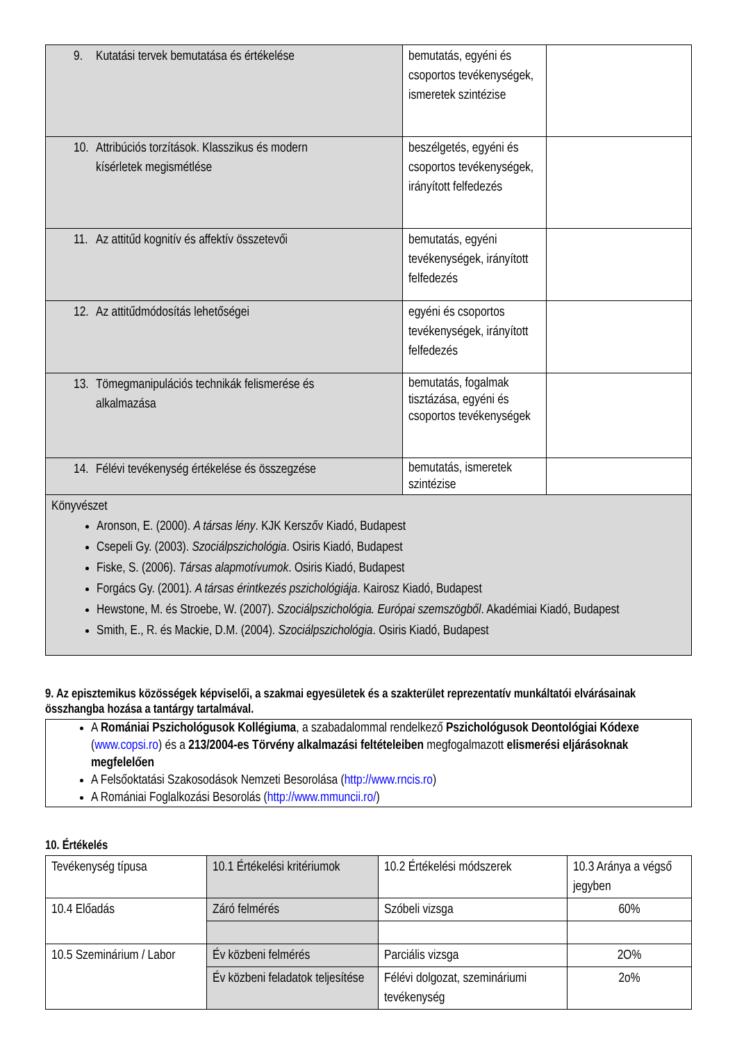| 9. Kutatási tervek bemutatása és értékelése | bemutatás, egyéni és csoportos tevékenységek, ismeretek szintézise | |
| 10. Attribúciós torzítások. Klasszikus és modern kísérletek megismétlése | beszélgetés, egyéni és csoportos tevékenységek, irányított felfedezés | |
| 11. Az attitűd kognitív és affektív összetevői | bemutatás, egyéni tevékenységek, irányított felfedezés | |
| 12. Az attitűdmódosítás lehetőségei | egyéni és csoportos tevékenységek, irányított felfedezés | |
| 13. Tömegmanipulációs technikák felismerése és alkalmazása | bemutatás, fogalmak tisztázása, egyéni és csoportos tevékenységek | |
| 14. Félévi tevékenység értékelése és összegzése | bemutatás, ismeretek szintézise | |
| Könyvészet Aronson, E. (2000). A társas lény . KJK Kerszőv Kiadó, Budapest Csepeli Gy. (2003). Szociálpszichológia . Osiris Kiadó, Budapest Fiske, S. (2006). Társas alapmotívumok . Osiris Kiadó, Budapest Forgács Gy. (2001). A társas érintkezés pszichológiája . Kairosz Kiadó, Budapest Hewstone, M. és Stroebe, W. (2007). Szociálpszichológia. Európai szemszögből . Akadémiai Kiadó, Budapest Smith, E., R. és Mackie, D.M. (2004). Szociálpszichológia . Osiris Kiadó, Budapest | | |
9. Az episztemikus közösségek képviselői, a szakmai egyesületek és a szakterület reprezentatív munkáltatói elvárásainak összhangba hozása a tantárgy tartalmával.
A Romániai Pszichológusok Kollégiuma, a szabadalommal rendelkező Pszichológusok Deontológiai Kódexe (www.copsi.ro) és a 213/2004-es Törvény alkalmazási feltételeiben megfogalmazott elismerési eljárásoknak megfelelően
A Felsőoktatási Szakosodások Nemzeti Besorolása (http://www.rncis.ro)
A Romániai Foglalkozási Besorolás (http://www.mmuncii.ro/)
10. Értékelés
| Tevékenység típusa | 10.1 Értékelési kritériumok | 10.2 Értékelési módszerek | 10.3 Aránya a végső jegyben |
| 10.4 Előadás | Záró felmérés | Szóbeli vizsga | 60% |
| 10.5 Szeminárium / Labor | Év közbeni felmérés | Parciális vizsga | 2O% |
| | Év közbeni feladatok teljesítése | Félévi dolgozat, szemináriumi tevékenység | 2o% |